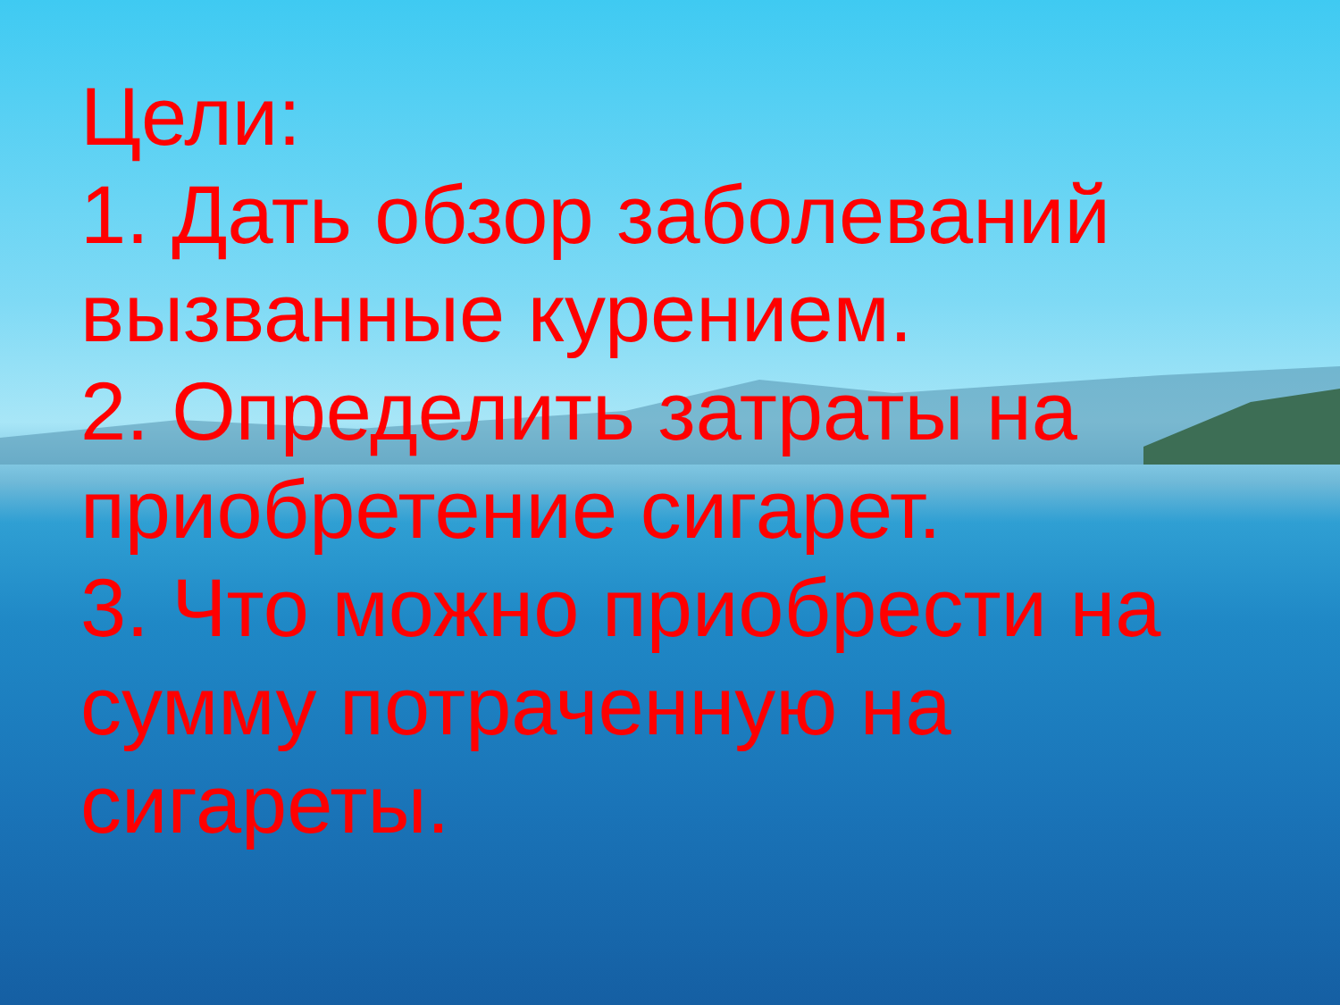Цели:
1. Дать обзор заболеваний вызванные курением.
2. Определить затраты на приобретение сигарет.
3. Что можно приобрести на сумму потраченную на сигареты.